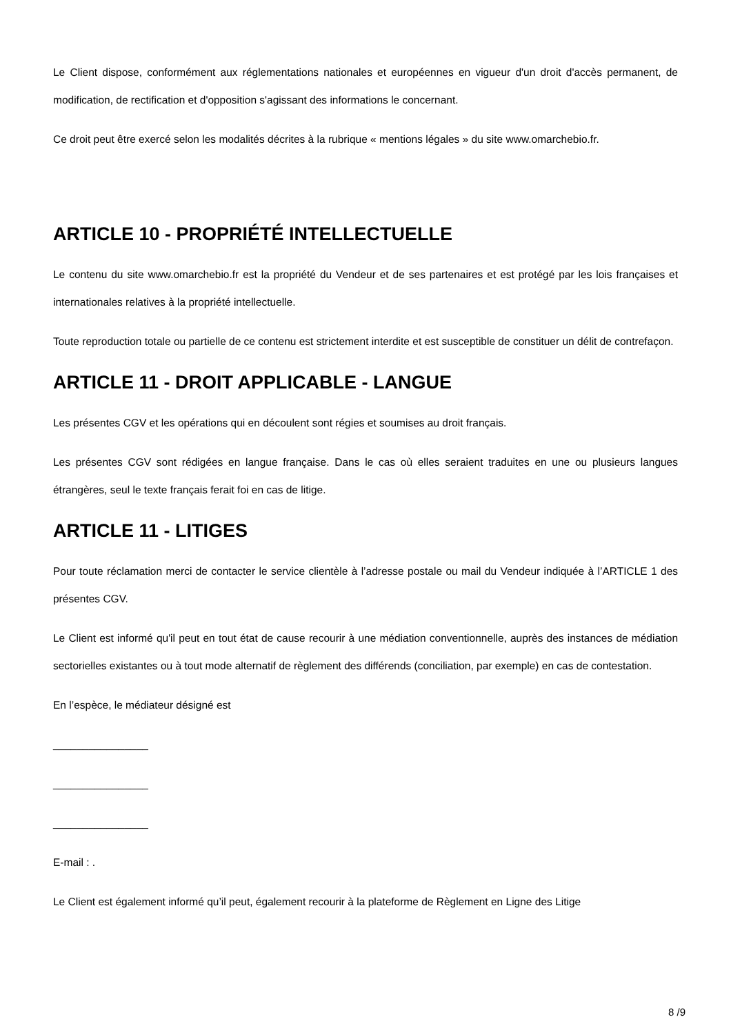Le Client dispose, conformément aux réglementations nationales et européennes en vigueur d'un droit d'accès permanent, de modification, de rectification et d'opposition s'agissant des informations le concernant.
Ce droit peut être exercé selon les modalités décrites à la rubrique « mentions légales » du site www.omarchebio.fr.
ARTICLE 10 - PROPRIÉTÉ INTELLECTUELLE
Le contenu du site www.omarchebio.fr est la propriété du Vendeur et de ses partenaires et est protégé par les lois françaises et internationales relatives à la propriété intellectuelle.
Toute reproduction totale ou partielle de ce contenu est strictement interdite et est susceptible de constituer un délit de contrefaçon.
ARTICLE 11 - DROIT APPLICABLE - LANGUE
Les présentes CGV et les opérations qui en découlent sont régies et soumises au droit français.
Les présentes CGV sont rédigées en langue française. Dans le cas où elles seraient traduites en une ou plusieurs langues étrangères, seul le texte français ferait foi en cas de litige.
ARTICLE 11 - LITIGES
Pour toute réclamation merci de contacter le service clientèle à l’adresse postale ou mail du Vendeur indiquée à l’ARTICLE 1 des présentes CGV.
Le Client est informé qu'il peut en tout état de cause recourir à une médiation conventionnelle, auprès des instances de médiation sectorielles existantes ou à tout mode alternatif de règlement des différends (conciliation, par exemple) en cas de contestation.
En l’espèce, le médiateur désigné est
________________
________________
________________
E-mail : .
Le Client est également informé qu’il peut, également recourir à la plateforme de Règlement en Ligne des Litige
8 /9